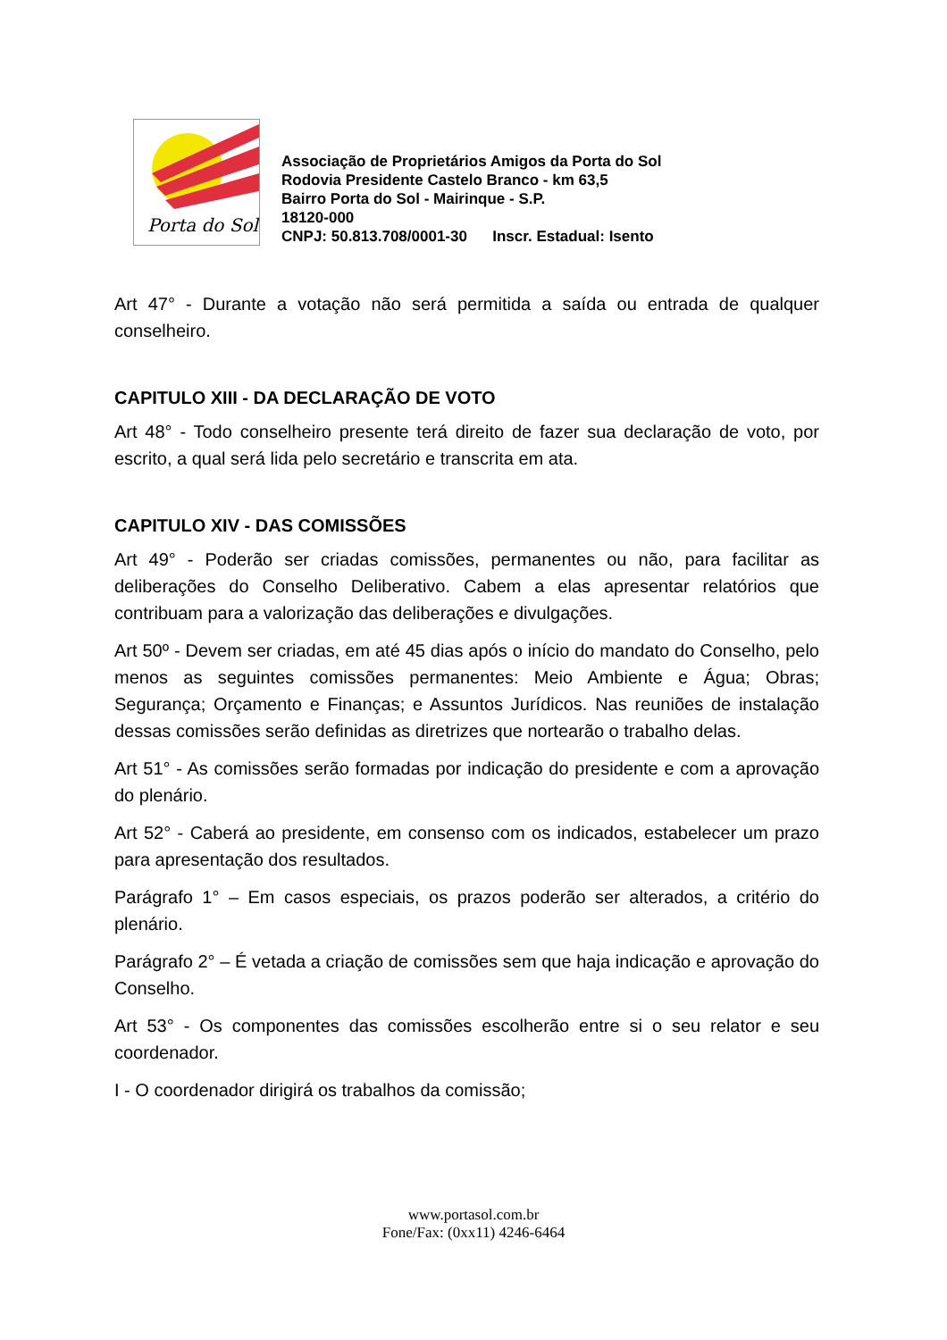Porta do Sol
Associação de Proprietários Amigos da Porta do Sol
Rodovia Presidente Castelo Branco - km 63,5
Bairro Porta do Sol - Mairinque - S.P.
18120-000
CNPJ: 50.813.708/0001-30 Inscr. Estadual: Isento
Art 47° - Durante a votação não será permitida a saída ou entrada de qualquer conselheiro.
CAPITULO XIII - DA DECLARAÇÃO DE VOTO
Art 48° - Todo conselheiro presente terá direito de fazer sua declaração de voto, por escrito, a qual será lida pelo secretário e transcrita em ata.
CAPITULO XIV - DAS COMISSÕES
Art 49° - Poderão ser criadas comissões, permanentes ou não, para facilitar as deliberações do Conselho Deliberativo. Cabem a elas apresentar relatórios que contribuam para a valorização das deliberações e divulgações.
Art 50º - Devem ser criadas, em até 45 dias após o início do mandato do Conselho, pelo menos as seguintes comissões permanentes: Meio Ambiente e Água; Obras; Segurança; Orçamento e Finanças; e Assuntos Jurídicos. Nas reuniões de instalação dessas comissões serão definidas as diretrizes que nortearão o trabalho delas.
Art 51° - As comissões serão formadas por indicação do presidente e com a aprovação do plenário.
Art 52° - Caberá ao presidente, em consenso com os indicados, estabelecer um prazo para apresentação dos resultados.
Parágrafo 1° – Em casos especiais, os prazos poderão ser alterados, a critério do plenário.
Parágrafo 2° – É vetada a criação de comissões sem que haja indicação e aprovação do Conselho.
Art 53° - Os componentes das comissões escolherão entre si o seu relator e seu coordenador.
I - O coordenador dirigirá os trabalhos da comissão;
www.portasol.com.br
Fone/Fax: (0xx11) 4246-6464